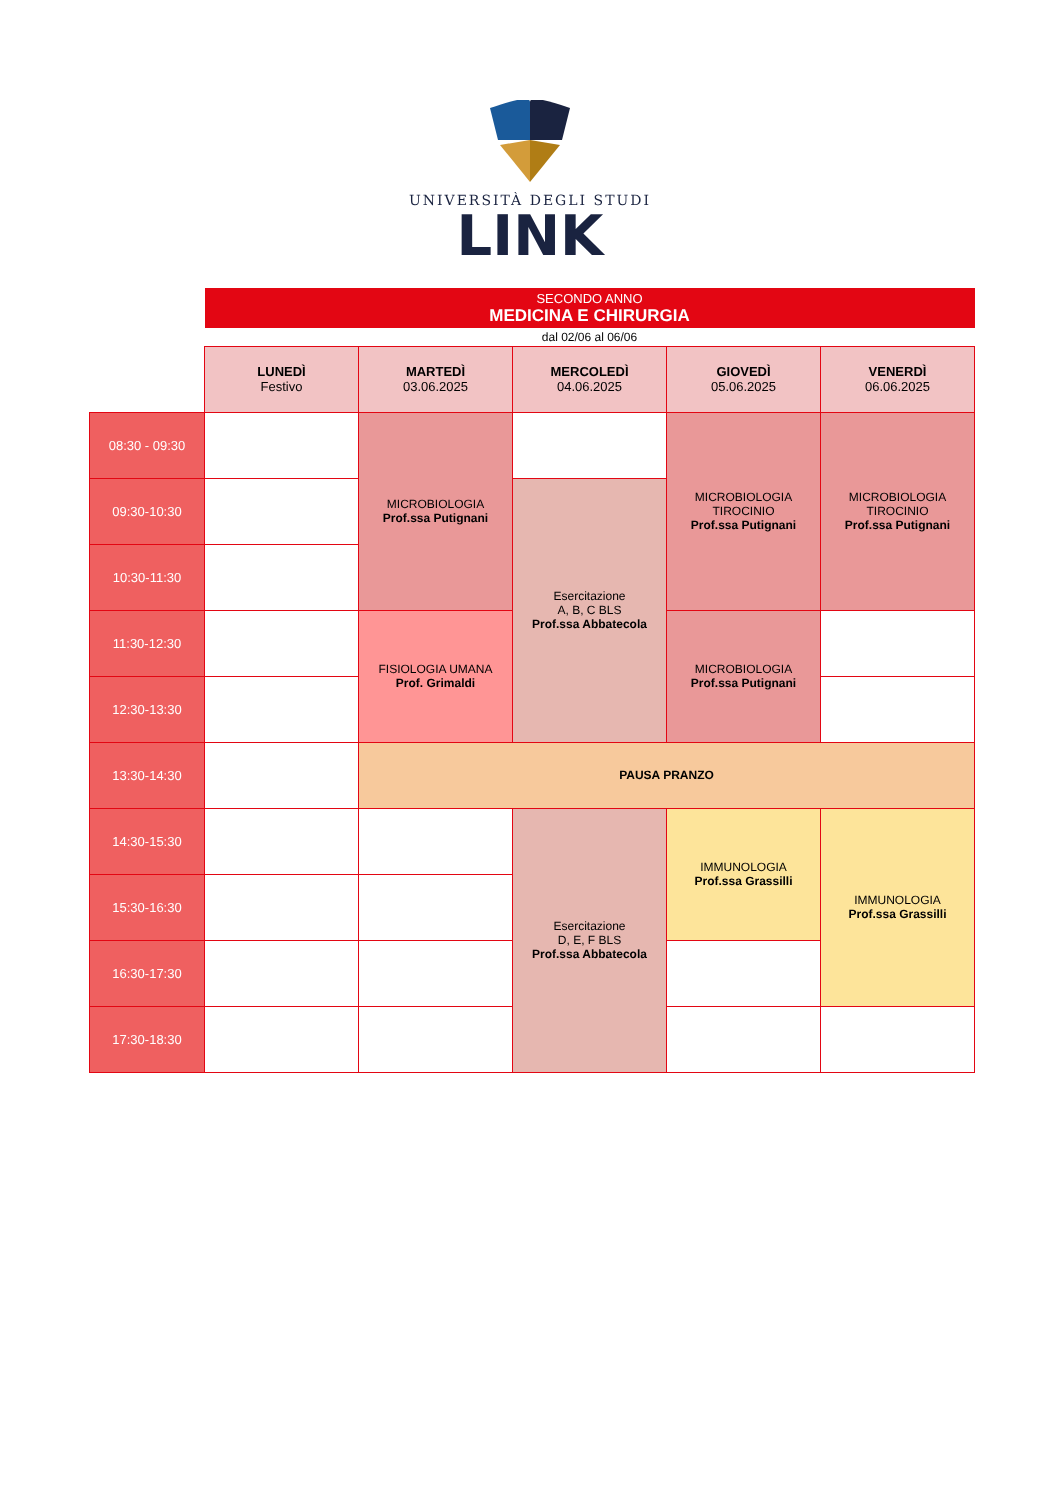UNIVERSITÀ DEGLI STUDI
LINK
| | SECONDO ANNO MEDICINA E CHIRURGIA | | | | |
| | dal 02/06 al 06/06 | | | | |
| | LUNEDÌ Festivo | MARTEDÌ 03.06.2025 | MERCOLEDÌ 04.06.2025 | GIOVEDÌ 05.06.2025 | VENERDÌ 06.06.2025 |
| 08:30 - 09:30 | | MICROBIOLOGIA Prof.ssa Putignani | | MICROBIOLOGIA TIROCINIO Prof.ssa Putignani | MICROBIOLOGIA TIROCINIO Prof.ssa Putignani |
| 09:30-10:30 | | | Esercitazione A, B, C BLS Prof.ssa Abbatecola | | |
| 10:30-11:30 | | | | | |
| 11:30-12:30 | | FISIOLOGIA UMANA Prof. Grimaldi | | MICROBIOLOGIA Prof.ssa Putignani | |
| 12:30-13:30 | | | | | |
| 13:30-14:30 | | PAUSA PRANZO | | | |
| 14:30-15:30 | | | Esercitazione D, E, F BLS Prof.ssa Abbatecola | IMMUNOLOGIA Prof.ssa Grassilli | IMMUNOLOGIA Prof.ssa Grassilli |
| 15:30-16:30 | | | | | |
| 16:30-17:30 | | | | | |
| 17:30-18:30 | | | | | |